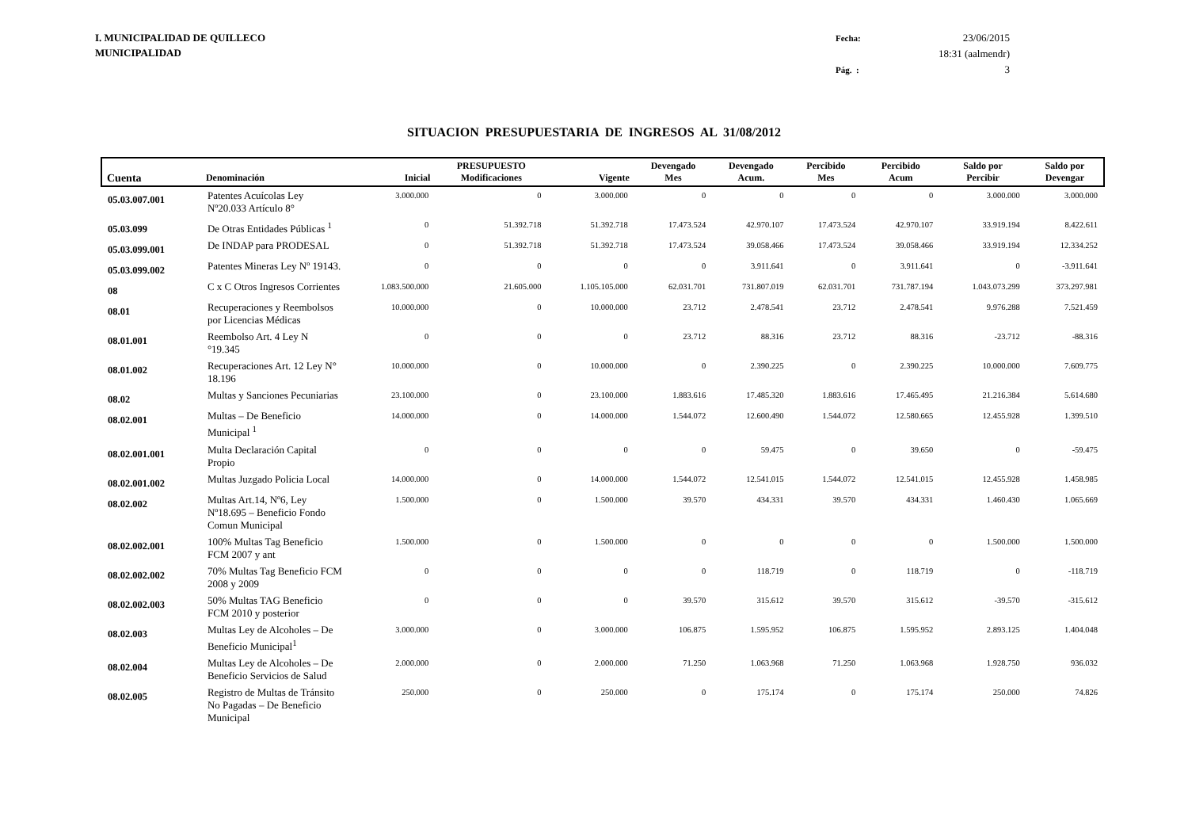I. MUNICIPALIDAD DE QUILLECO
MUNICIPALIDAD
Fecha: 23/06/2015 18:31 (aalmendr) Pág. : 3
SITUACION PRESUPUESTARIA DE INGRESOS AL 31/08/2012
| Cuenta | Denominación | Inicial | PRESUPUESTO Modificaciones | Vigente | Devengado Mes | Devengado Acum. | Percibido Mes | Percibido Acum | Saldo por Percibir | Saldo por Devengar |
| --- | --- | --- | --- | --- | --- | --- | --- | --- | --- | --- |
| 05.03.007.001 | Patentes Acuícolas Ley Nº20.033 Artículo 8° | 3.000.000 | 0 | 3.000.000 | 0 | 0 | 0 | 0 | 3.000.000 | 3.000.000 |
| 05.03.099 | De Otras Entidades Públicas <sup>1</sup> | 0 | 51.392.718 | 51.392.718 | 17.473.524 | 42.970.107 | 17.473.524 | 42.970.107 | 33.919.194 | 8.422.611 |
| 05.03.099.001 | De INDAP para PRODESAL | 0 | 51.392.718 | 51.392.718 | 17.473.524 | 39.058.466 | 17.473.524 | 39.058.466 | 33.919.194 | 12.334.252 |
| 05.03.099.002 | Patentes Mineras Ley Nº 19143. | 0 | 0 | 0 | 0 | 3.911.641 | 0 | 3.911.641 | 0 | -3.911.641 |
| 08 | C x C Otros Ingresos Corrientes | 1.083.500.000 | 21.605.000 | 1.105.105.000 | 62.031.701 | 731.807.019 | 62.031.701 | 731.787.194 | 1.043.073.299 | 373.297.981 |
| 08.01 | Recuperaciones y Reembolsos por Licencias Médicas | 10.000.000 | 0 | 10.000.000 | 23.712 | 2.478.541 | 23.712 | 2.478.541 | 9.976.288 | 7.521.459 |
| 08.01.001 | Reembolso Art. 4 Ley N °19.345 | 0 | 0 | 0 | 23.712 | 88.316 | 23.712 | 88.316 | -23.712 | -88.316 |
| 08.01.002 | Recuperaciones Art. 12 Ley N° 18.196 | 10.000.000 | 0 | 10.000.000 | 0 | 2.390.225 | 0 | 2.390.225 | 10.000.000 | 7.609.775 |
| 08.02 | Multas y Sanciones Pecuniarias | 23.100.000 | 0 | 23.100.000 | 1.883.616 | 17.485.320 | 1.883.616 | 17.465.495 | 21.216.384 | 5.614.680 |
| 08.02.001 | Multas – De Beneficio Municipal <sup>1</sup> | 14.000.000 | 0 | 14.000.000 | 1.544.072 | 12.600.490 | 1.544.072 | 12.580.665 | 12.455.928 | 1.399.510 |
| 08.02.001.001 | Multa Declaración Capital Propio | 0 | 0 | 0 | 0 | 59.475 | 0 | 39.650 | 0 | -59.475 |
| 08.02.001.002 | Multas Juzgado Policia Local | 14.000.000 | 0 | 14.000.000 | 1.544.072 | 12.541.015 | 1.544.072 | 12.541.015 | 12.455.928 | 1.458.985 |
| 08.02.002 | Multas Art.14, Nº6, Ley Nº18.695 – Beneficio Fondo Comun Municipal | 1.500.000 | 0 | 1.500.000 | 39.570 | 434.331 | 39.570 | 434.331 | 1.460.430 | 1.065.669 |
| 08.02.002.001 | 100% Multas Tag Beneficio FCM 2007 y ant | 1.500.000 | 0 | 1.500.000 | 0 | 0 | 0 | 0 | 1.500.000 | 1.500.000 |
| 08.02.002.002 | 70% Multas Tag Beneficio FCM 2008 y 2009 | 0 | 0 | 0 | 0 | 118.719 | 0 | 118.719 | 0 | -118.719 |
| 08.02.002.003 | 50% Multas TAG Beneficio FCM 2010 y posterior | 0 | 0 | 0 | 39.570 | 315.612 | 39.570 | 315.612 | -39.570 | -315.612 |
| 08.02.003 | Multas Ley de Alcoholes – De Beneficio Municipal<sup>1</sup> | 3.000.000 | 0 | 3.000.000 | 106.875 | 1.595.952 | 106.875 | 1.595.952 | 2.893.125 | 1.404.048 |
| 08.02.004 | Multas Ley de Alcoholes – De Beneficio Servicios de Salud | 2.000.000 | 0 | 2.000.000 | 71.250 | 1.063.968 | 71.250 | 1.063.968 | 1.928.750 | 936.032 |
| 08.02.005 | Registro de Multas de Tránsito No Pagadas – De Beneficio Municipal | 250.000 | 0 | 250.000 | 0 | 175.174 | 0 | 175.174 | 250.000 | 74.826 |